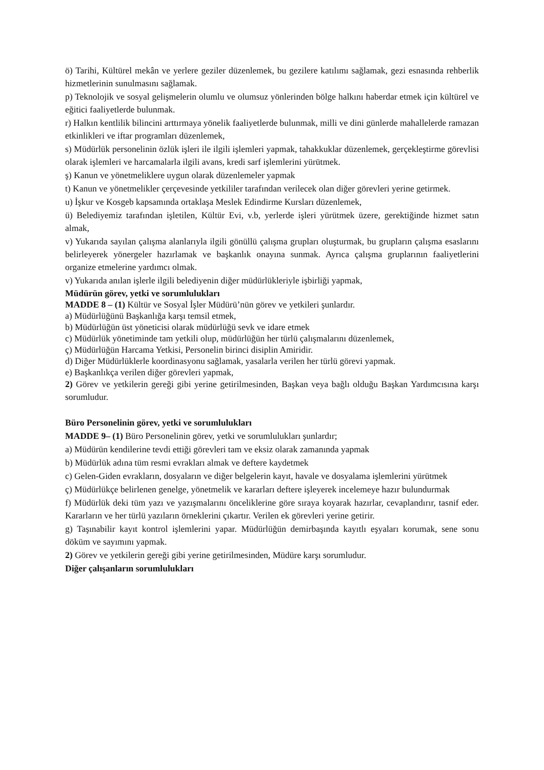ö) Tarihi, Kültürel mekân ve yerlere geziler düzenlemek, bu gezilere katılımı sağlamak, gezi esnasında rehberlik hizmetlerinin sunulmasını sağlamak.
p) Teknolojik ve sosyal gelişmelerin olumlu ve olumsuz yönlerinden bölge halkını haberdar etmek için kültürel ve eğitici faaliyetlerde bulunmak.
r) Halkın kentlilik bilincini arttırmaya yönelik faaliyetlerde bulunmak, milli ve dini günlerde mahallelerde ramazan etkinlikleri ve iftar programları düzenlemek,
s) Müdürlük personelinin özlük işleri ile ilgili işlemleri yapmak, tahakkuklar düzenlemek, gerçekleştirme görevlisi olarak işlemleri ve harcamalarla ilgili avans, kredi sarf işlemlerini yürütmek.
ş) Kanun ve yönetmeliklere uygun olarak düzenlemeler yapmak
t) Kanun ve yönetmelikler çerçevesinde yetkililer tarafından verilecek olan diğer görevleri yerine getirmek.
u) İşkur ve Kosgeb kapsamında ortaklaşa Meslek Edindirme Kursları düzenlemek,
ü) Belediyemiz tarafından işletilen, Kültür Evi, v.b, yerlerde işleri yürütmek üzere, gerektiğinde hizmet satın almak,
v) Yukarıda sayılan çalışma alanlarıyla ilgili gönüllü çalışma grupları oluşturmak, bu grupların çalışma esaslarını belirleyerek yönergeler hazırlamak ve başkanlık onayına sunmak. Ayrıca çalışma gruplarının faaliyetlerini organize etmelerine yardımcı olmak.
v) Yukarıda anılan işlerle ilgili belediyenin diğer müdürlükleriyle işbirliği yapmak,
Müdürün görev, yetki ve sorumlulukları
MADDE 8 – (1) Kültür ve Sosyal İşler Müdürü’nün görev ve yetkileri şunlardır.
a) Müdürlüğünü Başkanlığa karşı temsil etmek,
b) Müdürlüğün üst yöneticisi olarak müdürlüğü sevk ve idare etmek
c) Müdürlük yönetiminde tam yetkili olup, müdürlüğün her türlü çalışmalarını düzenlemek,
ç) Müdürlüğün Harcama Yetkisi, Personelin birinci disiplin Amiridir.
d) Diğer Müdürlüklerle koordinasyonu sağlamak, yasalarla verilen her türlü görevi yapmak.
e) Başkanlıkça verilen diğer görevleri yapmak,
2) Görev ve yetkilerin gereği gibi yerine getirilmesinden, Başkan veya bağlı olduğu Başkan Yardımcısına karşı sorumludur.
Büro Personelinin görev, yetki ve sorumlulukları
MADDE 9– (1) Büro Personelinin görev, yetki ve sorumlulukları şunlardır;
a) Müdürün kendilerine tevdi ettiği görevleri tam ve eksiz olarak zamanında yapmak
b) Müdürlük adına tüm resmi evrakları almak ve deftere kaydetmek
c) Gelen-Giden evrakların, dosyaların ve diğer belgelerin kayıt, havale ve dosyalama işlemlerini yürütmek
ç) Müdürlükçe belirlenen genelge, yönetmelik ve kararları deftere işleyerek incelemeye hazır bulundurmak
f) Müdürlük deki tüm yazı ve yazışmalarını önceliklerine göre sıraya koyarak hazırlar, cevaplandırır, tasnif eder. Kararların ve her türlü yazıların örneklerini çıkartır. Verilen ek görevleri yerine getirir.
g) Taşınabilir kayıt kontrol işlemlerini yapar. Müdürlüğün demirbaşında kayıtlı eşyaları korumak, sene sonu döküm ve sayımını yapmak.
2) Görev ve yetkilerin gereği gibi yerine getirilmesinden, Müdüre karşı sorumludur.
Diğer çalışanların sorumlulukları